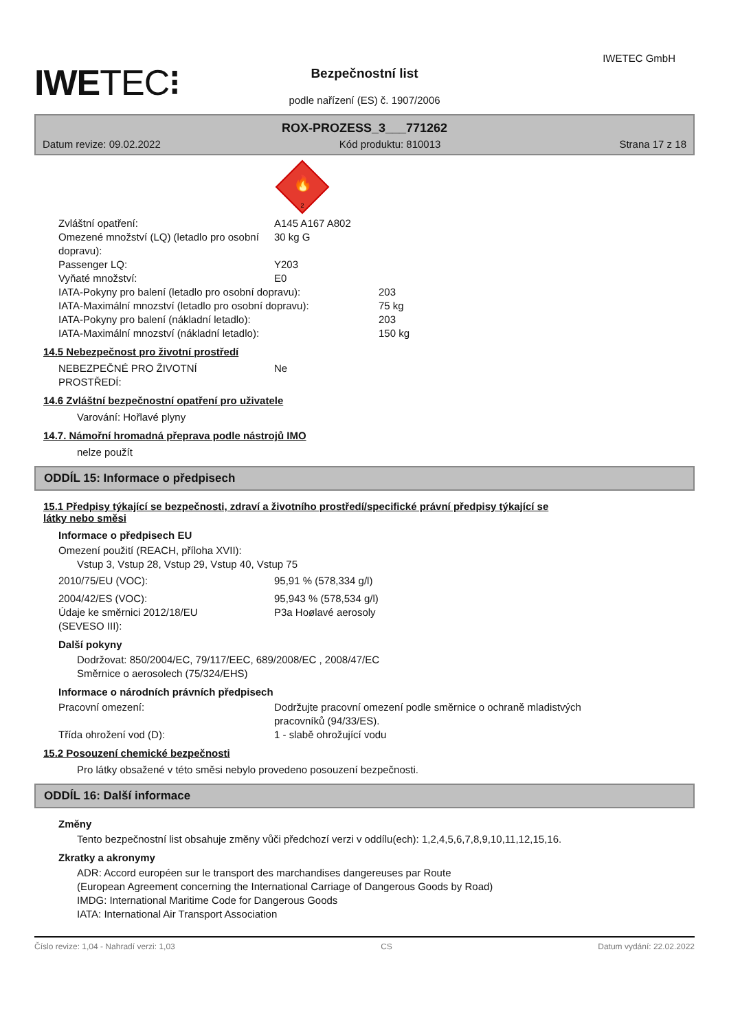IWETEC⁝
IWETEC GmbH
Bezpečnostní list
podle nařízení (ES) č. 1907/2006
ROX-PROZESS_3___771262
Datum revize: 09.02.2022 Kód produktu: 810013 Strana 17 z 18
🔥
2
Zvláštní opatření: A145 A167 A802
Omezené množství (LQ) (letadlo pro osobní dopravu): 30 kg G
Passenger LQ: Y203
Vyňaté množství: E0
IATA-Pokyny pro balení (letadlo pro osobní dopravu): 203
IATA-Maximální mnozství (letadlo pro osobní dopravu): 75 kg
IATA-Pokyny pro balení (nákladní letadlo): 203
IATA-Maximální mnozství (nákladní letadlo): 150 kg
14.5 Nebezpečnost pro životní prostředí
NEBEZPEČNÉ PRO ŽIVOTNÍ
PROSTŘEDÍ: Ne
14.6 Zvláštní bezpečnostní opatření pro uživatele
Varování: Hořlavé plyny
14.7. Námořní hromadná přeprava podle nástrojů IMO
nelze použít
ODDÍL 15: Informace o předpisech
15.1 Předpisy týkající se bezpečnosti, zdraví a životního prostředí/specifické právní předpisy týkající se
látky nebo směsi
Informace o předpisech EU
Omezení použití (REACH, příloha XVII):
Vstup 3, Vstup 28, Vstup 29, Vstup 40, Vstup 75
2010/75/EU (VOC): 95,91 % (578,334 g/l)
2004/42/ES (VOC): 95,943 % (578,534 g/l)
Údaje ke směrnici 2012/18/EU
(SEVESO III): P3a Hoølavé aerosoly
Další pokyny
Dodržovat: 850/2004/EC, 79/117/EEC, 689/2008/EC , 2008/47/EC
Směrnice o aerosolech (75/324/EHS)
Informace o národních právních předpisech
Pracovní omezení: Dodržujte pracovní omezení podle směrnice o ochraně mladistvých
pracovníků (94/33/ES).
Třída ohrožení vod (D): 1 - slabě ohrožující vodu
15.2 Posouzení chemické bezpečnosti
Pro látky obsažené v této směsi nebylo provedeno posouzení bezpečnosti.
ODDÍL 16: Další informace
Změny
Tento bezpečnostní list obsahuje změny vůči předchozí verzi v oddílu(ech): 1,2,4,5,6,7,8,9,10,11,12,15,16.
Zkratky a akronymy
ADR: Accord européen sur le transport des marchandises dangereuses par Route
(European Agreement concerning the International Carriage of Dangerous Goods by Road)
IMDG: International Maritime Code for Dangerous Goods
IATA: International Air Transport Association
Číslo revize: 1,04 - Nahradí verzi: 1,03 CS Datum vydání: 22.02.2022